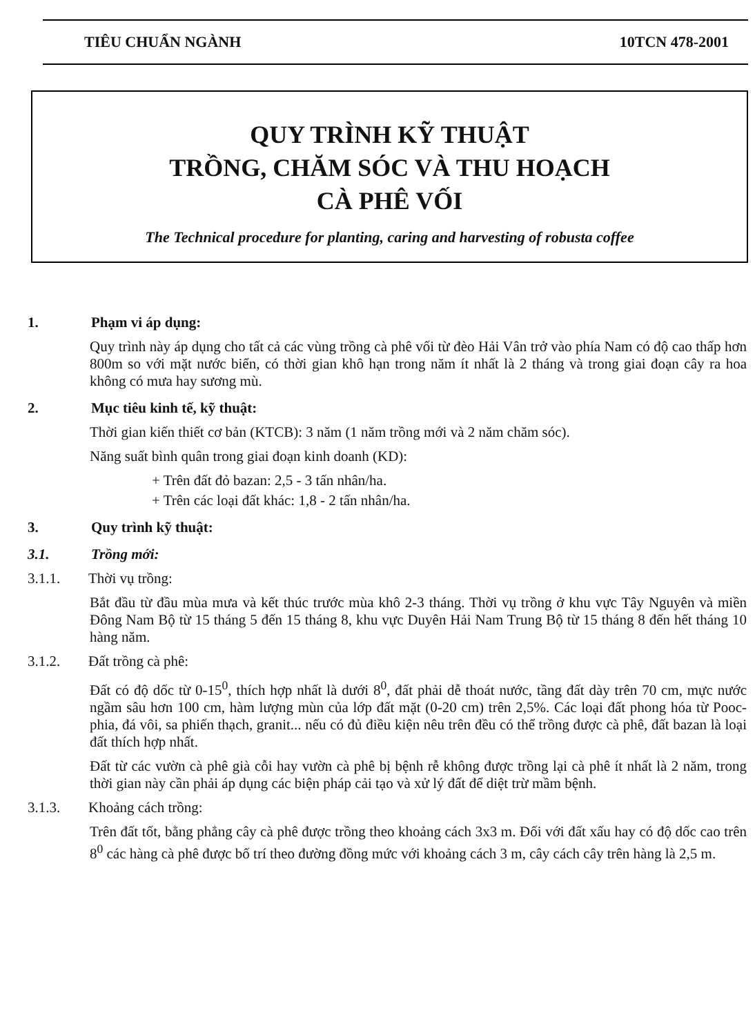TIÊU CHUẨN NGÀNH 10TCN 478-2001
QUY TRÌNH KỸ THUẬT
TRỒNG, CHĂM SÓC VÀ THU HOẠCH
CÀ PHÊ VỐI
The Technical procedure for planting, caring and harvesting of robusta coffee
1. Phạm vi áp dụng:
Quy trình này áp dụng cho tất cả các vùng trồng cà phê vối từ đèo Hải Vân trở vào phía Nam có độ cao thấp hơn 800m so với mặt nước biển, có thời gian khô hạn trong năm ít nhất là 2 tháng và trong giai đoạn cây ra hoa không có mưa hay sương mù.
2. Mục tiêu kinh tế, kỹ thuật:
Thời gian kiến thiết cơ bản (KTCB): 3 năm (1 năm trồng mới và 2 năm chăm sóc).
Năng suất bình quân trong giai đoạn kinh doanh (KD):
+ Trên đất đỏ bazan: 2,5 - 3 tấn nhân/ha.
+ Trên các loại đất khác: 1,8 - 2 tấn nhân/ha.
3. Quy trình kỹ thuật:
3.1. Trồng mới:
3.1.1. Thời vụ trồng:
Bắt đầu từ đầu mùa mưa và kết thúc trước mùa khô 2-3 tháng. Thời vụ trồng ở khu vực Tây Nguyên và miền Đông Nam Bộ từ 15 tháng 5 đến 15 tháng 8, khu vực Duyên Hải Nam Trung Bộ từ 15 tháng 8 đến hết tháng 10 hàng năm.
3.1.2. Đất trồng cà phê:
Đất có độ dốc từ 0-15<sup>0</sup>, thích hợp nhất là dưới 8<sup>0</sup>, đất phải dễ thoát nước, tầng đất dày trên 70 cm, mực nước ngầm sâu hơn 100 cm, hàm lượng mùn của lớp đất mặt (0-20 cm) trên 2,5%. Các loại đất phong hóa từ Pooc- phia, đá vôi, sa phiến thạch, granit... nếu có đủ điều kiện nêu trên đều có thể trồng được cà phê, đất bazan là loại đất thích hợp nhất.
Đất từ các vườn cà phê già cỗi hay vườn cà phê bị bệnh rễ không được trồng lại cà phê ít nhất là 2 năm, trong thời gian này cần phải áp dụng các biện pháp cải tạo và xử lý đất để diệt trừ mầm bệnh.
3.1.3. Khoảng cách trồng:
Trên đất tốt, bằng phẳng cây cà phê được trồng theo khoảng cách 3x3 m. Đối với đất xấu hay có độ dốc cao trên 8<sup>0</sup> các hàng cà phê được bố trí theo đường đồng mức với khoảng cách 3 m, cây cách cây trên hàng là 2,5 m.